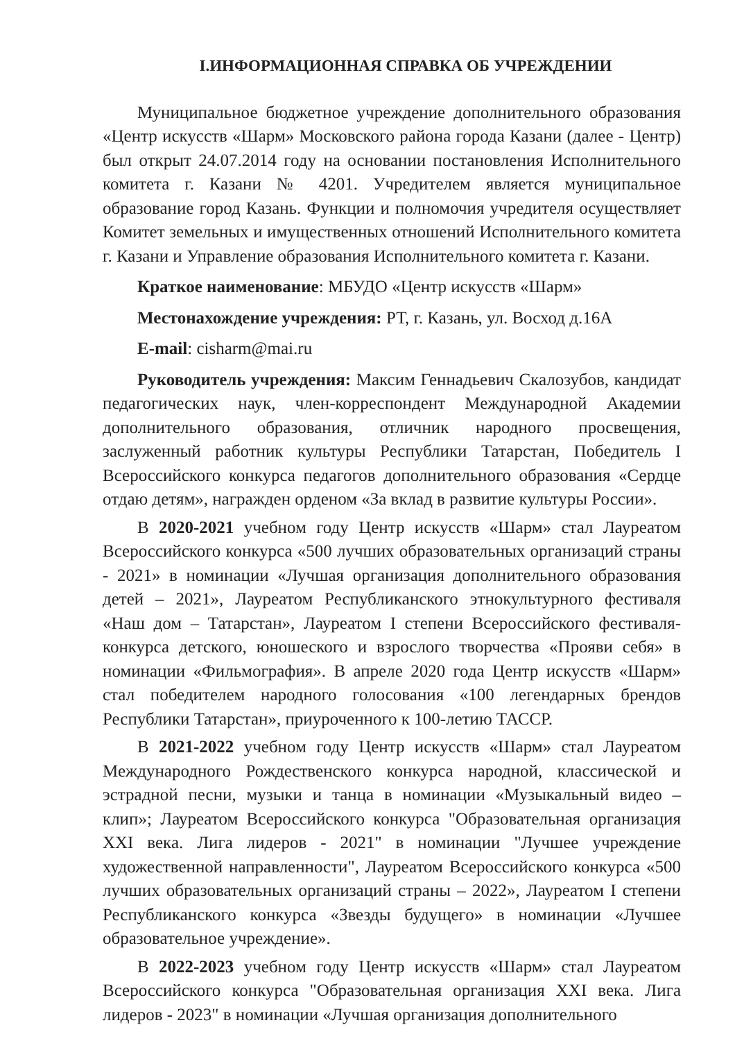I.ИНФОРМАЦИОННАЯ СПРАВКА ОБ УЧРЕЖДЕНИИ
Муниципальное бюджетное учреждение дополнительного образования «Центр искусств «Шарм» Московского района города Казани (далее - Центр) был открыт 24.07.2014 году на основании постановления Исполнительного комитета г. Казани № 4201. Учредителем является муниципальное образование город Казань. Функции и полномочия учредителя осуществляет Комитет земельных и имущественных отношений Исполнительного комитета г. Казани и Управление образования Исполнительного комитета г. Казани.
Краткое наименование: МБУДО «Центр искусств «Шарм»
Местонахождение учреждения: РТ, г. Казань, ул. Восход д.16А
E-mail: cisharm@mai.ru
Руководитель учреждения: Максим Геннадьевич Скалозубов, кандидат педагогических наук, член-корреспондент Международной Академии дополнительного образования, отличник народного просвещения, заслуженный работник культуры Республики Татарстан, Победитель I Всероссийского конкурса педагогов дополнительного образования «Сердце отдаю детям», награжден орденом «За вклад в развитие культуры России».
В 2020-2021 учебном году Центр искусств «Шарм» стал Лауреатом Всероссийского конкурса «500 лучших образовательных организаций страны - 2021» в номинации «Лучшая организация дополнительного образования детей – 2021», Лауреатом Республиканского этнокультурного фестиваля «Наш дом – Татарстан», Лауреатом I степени Всероссийского фестиваля-конкурса детского, юношеского и взрослого творчества «Прояви себя» в номинации «Фильмография». В апреле 2020 года Центр искусств «Шарм» стал победителем народного голосования «100 легендарных брендов Республики Татарстан», приуроченного к 100-летию ТАССР.
В 2021-2022 учебном году Центр искусств «Шарм» стал Лауреатом Международного Рождественского конкурса народной, классической и эстрадной песни, музыки и танца в номинации «Музыкальный видео – клип»; Лауреатом Всероссийского конкурса "Образовательная организация XXI века. Лига лидеров - 2021" в номинации "Лучшее учреждение художественной направленности", Лауреатом Всероссийского конкурса «500 лучших образовательных организаций страны – 2022», Лауреатом I степени Республиканского конкурса «Звезды будущего» в номинации «Лучшее образовательное учреждение».
В 2022-2023 учебном году Центр искусств «Шарм» стал Лауреатом Всероссийского конкурса "Образовательная организация XXI века. Лига лидеров - 2023" в номинации «Лучшая организация дополнительного